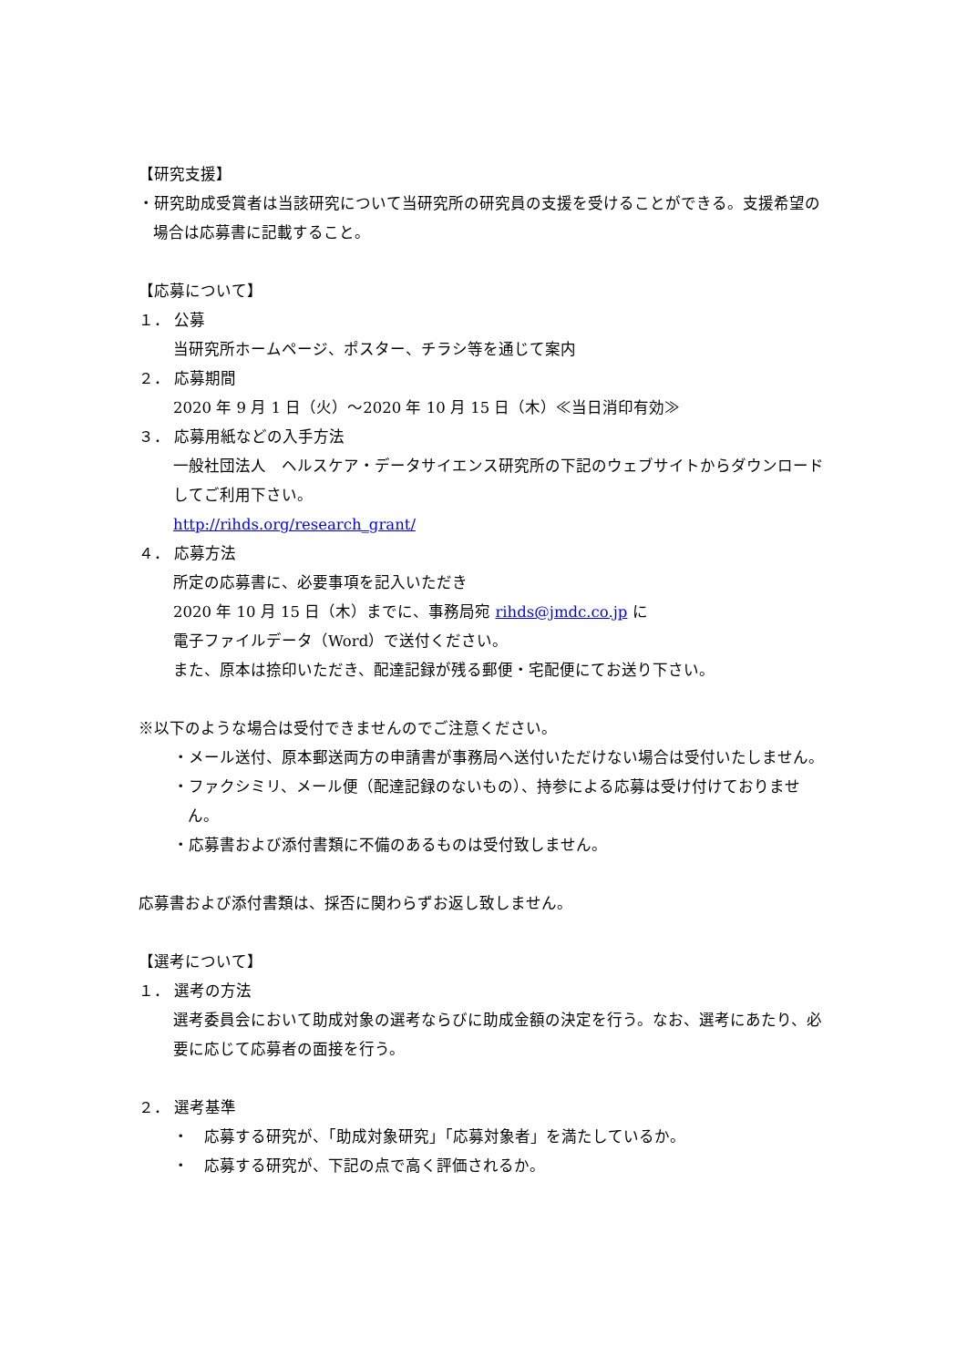【研究支援】
・研究助成受賞者は当該研究について当研究所の研究員の支援を受けることができる。支援希望の場合は応募書に記載すること。
【応募について】
１． 公募
当研究所ホームページ、ポスター、チラシ等を通じて案内
２． 応募期間
2020 年 9 月 1 日（火）～2020 年 10 月 15 日（木）≪当日消印有効≫
３． 応募用紙などの入手方法
一般社団法人　ヘルスケア・データサイエンス研究所の下記のウェブサイトからダウンロードしてご利用下さい。
http://rihds.org/research_grant/
４． 応募方法
所定の応募書に、必要事項を記入いただき
2020 年 10 月 15 日（木）までに、事務局宛 rihds@jmdc.co.jp に
電子ファイルデータ（Word）で送付ください。
また、原本は捺印いただき、配達記録が残る郵便・宅配便にてお送り下さい。
※以下のような場合は受付できませんのでご注意ください。
・メール送付、原本郵送両方の申請書が事務局へ送付いただけない場合は受付いたしません。
・ファクシミリ、メール便（配達記録のないもの）、持参による応募は受け付けておりません。
・応募書および添付書類に不備のあるものは受付致しません。
応募書および添付書類は、採否に関わらずお返し致しません。
【選考について】
１． 選考の方法
選考委員会において助成対象の選考ならびに助成金額の決定を行う。なお、選考にあたり、必要に応じて応募者の面接を行う。
２． 選考基準
・　応募する研究が、「助成対象研究」「応募対象者」を満たしているか。
・　応募する研究が、下記の点で高く評価されるか。